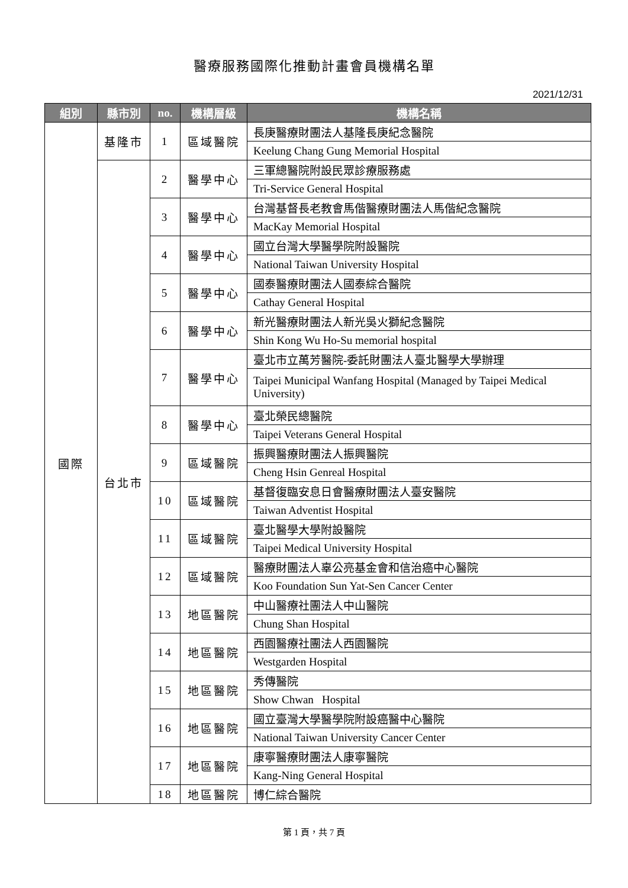醫療服務國際化推動計畫會員機構名單
2021/12/31
| 組別 | 縣市別 | no. | 機構層級 | 機構名稱 |
| --- | --- | --- | --- | --- |
| 國際 | 基隆市 | 1 | 區域醫院 | 長庚醫療財團法人基隆長庚紀念醫院 |
| | | | | Keelung Chang Gung Memorial Hospital |
| | 台北市 | 2 | 醫學中心 | 三軍總醫院附設民眾診療服務處 |
| | | | | Tri-Service General Hospital |
| | | 3 | 醫學中心 | 台灣基督長老教會馬偕醫療財團法人馬偕紀念醫院 |
| | | | | MacKay Memorial Hospital |
| | | 4 | 醫學中心 | 國立台灣大學醫學院附設醫院 |
| | | | | National Taiwan University Hospital |
| | | 5 | 醫學中心 | 國泰醫療財團法人國泰綜合醫院 |
| | | | | Cathay General Hospital |
| | | 6 | 醫學中心 | 新光醫療財團法人新光吳火獅紀念醫院 |
| | | | | Shin Kong Wu Ho-Su memorial hospital |
| | | 7 | 醫學中心 | 臺北市立萬芳醫院-委託財團法人臺北醫學大學辦理 |
| | | | | Taipei Municipal Wanfang Hospital (Managed by Taipei Medical University) |
| | | 8 | 醫學中心 | 臺北榮民總醫院 |
| | | | | Taipei Veterans General Hospital |
| | | 9 | 區域醫院 | 振興醫療財團法人振興醫院 |
| | | | | Cheng Hsin Genreal Hospital |
| | | 10 | 區域醫院 | 基督復臨安息日會醫療財團法人臺安醫院 |
| | | | | Taiwan Adventist Hospital |
| | | 11 | 區域醫院 | 臺北醫學大學附設醫院 |
| | | | | Taipei Medical University Hospital |
| | | 12 | 區域醫院 | 醫療財團法人辜公亮基金會和信治癌中心醫院 |
| | | | | Koo Foundation Sun Yat-Sen Cancer Center |
| | | 13 | 地區醫院 | 中山醫療社團法人中山醫院 |
| | | | | Chung Shan Hospital |
| | | 14 | 地區醫院 | 西園醫療社團法人西園醫院 |
| | | | | Westgarden Hospital |
| | | 15 | 地區醫院 | 秀傳醫院 |
| | | | | Show Chwan Hospital |
| | | 16 | 地區醫院 | 國立臺灣大學醫學院附設癌醫中心醫院 |
| | | | | National Taiwan University Cancer Center |
| | | 17 | 地區醫院 | 康寧醫療財團法人康寧醫院 |
| | | | | Kang-Ning General Hospital |
| | | 18 | 地區醫院 | 博仁綜合醫院 |
第 1 頁，共 7 頁